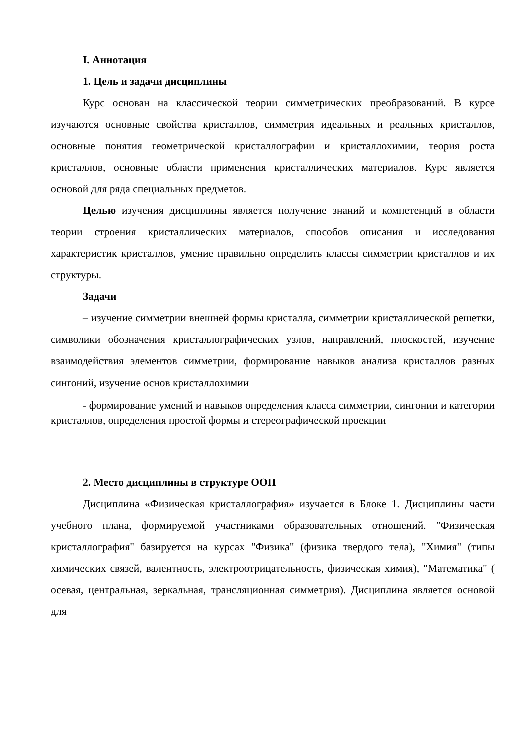I. Аннотация
1. Цель и задачи дисциплины
Курс основан на классической теории симметрических преобразований. В курсе изучаются основные свойства кристаллов, симметрия идеальных и реальных кристаллов, основные понятия геометрической кристаллографии и кристаллохимии, теория роста кристаллов, основные области применения кристаллических материалов. Курс является основой для ряда специальных предметов.
Целью изучения дисциплины является получение знаний и компетенций в области теории строения кристаллических материалов, способов описания и исследования характеристик кристаллов, умение правильно определить классы симметрии кристаллов и их структуры.
Задачи
– изучение симметрии внешней формы кристалла, симметрии кристаллической решетки, символики обозначения кристаллографических узлов, направлений, плоскостей, изучение взаимодействия элементов симметрии, формирование навыков анализа кристаллов разных сингоний, изучение основ кристаллохимии
- формирование умений и навыков определения класса симметрии, сингонии и категории кристаллов, определения простой формы и стереографической проекции
2. Место дисциплины в структуре ООП
Дисциплина «Физическая кристаллография» изучается в Блоке 1. Дисциплины части учебного плана, формируемой участниками образовательных отношений. "Физическая кристаллография" базируется на курсах "Физика" (физика твердого тела), "Химия" (типы химических связей, валентность, электроотрицательность, физическая химия), "Математика" ( осевая, центральная, зеркальная, трансляционная симметрия). Дисциплина является основой для